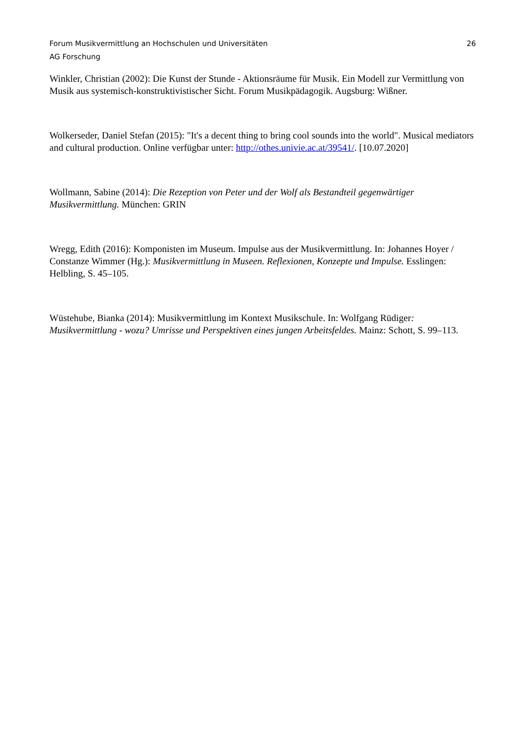Forum Musikvermittlung an Hochschulen und Universitäten 26
AG Forschung
Winkler, Christian (2002): Die Kunst der Stunde - Aktionsräume für Musik. Ein Modell zur Vermittlung von Musik aus systemisch-konstruktivistischer Sicht. Forum Musikpädagogik. Augsburg: Wißner.
Wolkerseder, Daniel Stefan (2015): "It's a decent thing to bring cool sounds into the world". Musical mediators and cultural production. Online verfügbar unter: http://othes.univie.ac.at/39541/. [10.07.2020]
Wollmann, Sabine (2014): Die Rezeption von Peter und der Wolf als Bestandteil gegenwärtiger Musikvermittlung. München: GRIN
Wregg, Edith (2016): Komponisten im Museum. Impulse aus der Musikvermittlung. In: Johannes Hoyer / Constanze Wimmer (Hg.): Musikvermittlung in Museen. Reflexionen, Konzepte und Impulse. Esslingen: Helbling, S. 45–105.
Wüstehube, Bianka (2014): Musikvermittlung im Kontext Musikschule. In: Wolfgang Rüdiger: Musikvermittlung - wozu? Umrisse und Perspektiven eines jungen Arbeitsfeldes. Mainz: Schott, S. 99–113.